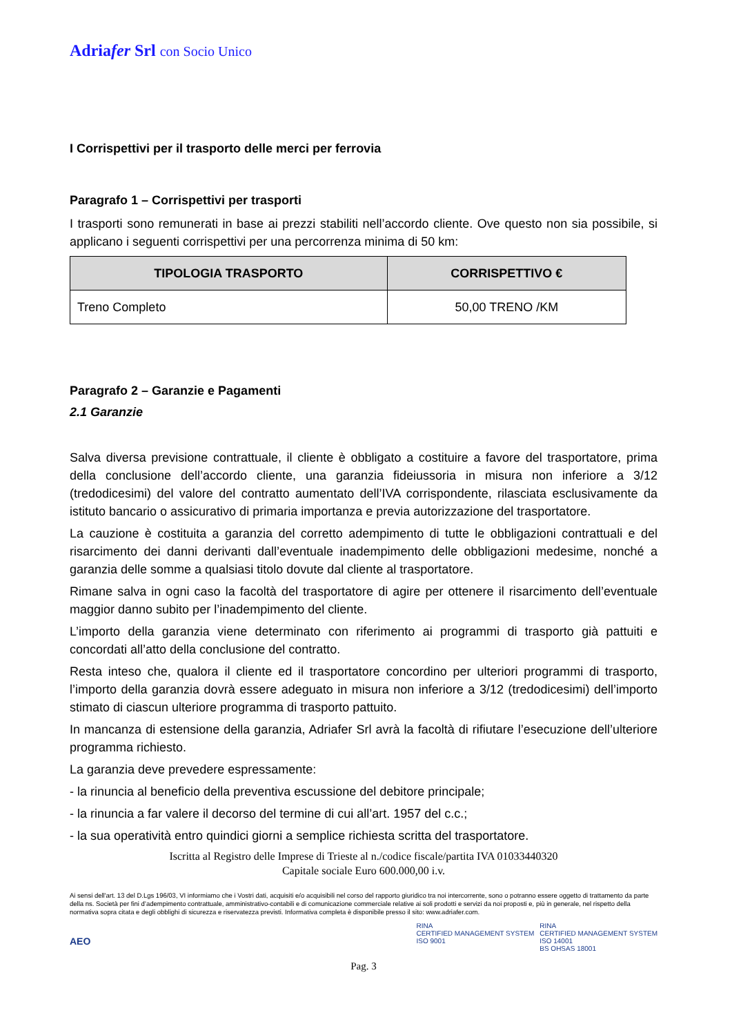Adriafer Srl con Socio Unico
I Corrispettivi per il trasporto delle merci per ferrovia
Paragrafo 1 – Corrispettivi per trasporti
I trasporti sono remunerati in base ai prezzi stabiliti nell’accordo cliente. Ove questo non sia possibile, si applicano i seguenti corrispettivi per una percorrenza minima di 50 km:
| TIPOLOGIA TRASPORTO | CORRISPETTIVO € |
| --- | --- |
| Treno Completo | 50,00 TRENO /KM |
Paragrafo 2 – Garanzie e Pagamenti
2.1 Garanzie
Salva diversa previsione contrattuale, il cliente è obbligato a costituire a favore del trasportatore, prima della conclusione dell’accordo cliente, una garanzia fideiussoria in misura non inferiore a 3/12 (tredodicesimi) del valore del contratto aumentato dell’IVA corrispondente, rilasciata esclusivamente da istituto bancario o assicurativo di primaria importanza e previa autorizzazione del trasportatore.
La cauzione è costituita a garanzia del corretto adempimento di tutte le obbligazioni contrattuali e del risarcimento dei danni derivanti dall’eventuale inadempimento delle obbligazioni medesime, nonché a garanzia delle somme a qualsiasi titolo dovute dal cliente al trasportatore.
Rimane salva in ogni caso la facoltà del trasportatore di agire per ottenere il risarcimento dell’eventuale maggior danno subito per l’inadempimento del cliente.
L’importo della garanzia viene determinato con riferimento ai programmi di trasporto già pattuiti e concordati all’atto della conclusione del contratto.
Resta inteso che, qualora il cliente ed il trasportatore concordino per ulteriori programmi di trasporto, l’importo della garanzia dovrà essere adeguato in misura non inferiore a 3/12 (tredodicesimi) dell’importo stimato di ciascun ulteriore programma di trasporto pattuito.
In mancanza di estensione della garanzia, Adriafer Srl avrà la facoltà di rifiutare l’esecuzione dell’ulteriore programma richiesto.
La garanzia deve prevedere espressamente:
- la rinuncia al beneficio della preventiva escussione del debitore principale;
- la rinuncia a far valere il decorso del termine di cui all’art. 1957 del c.c.;
- la sua operatività entro quindici giorni a semplice richiesta scritta del trasportatore.
Iscritta al Registro delle Imprese di Trieste al n./codice fiscale/partita IVA 01033440320
Capitale sociale Euro 600.000,00 i.v.
Ai sensi dell'art. 13 del D.Lgs 196/03, VI informiamo che i Vostri dati, acquisiti e/o acquisibili nel corso del rapporto giuridico tra noi intercorrente, sono o potranno essere oggetto di trattamento da parte della ns. Società per fini d’adempimento contrattuale, amministrativo-contabili e di comunicazione commerciale relative ai soli prodotti e servizi da noi proposti e, più in generale, nel rispetto della normativa sopra citata e degli obblighi di sicurezza e riservatezza previsti. Informativa completa è disponibile presso il sito: www.adriafer.com.
AEO
RINA
CERTIFIED MANAGEMENT SYSTEM
ISO 9001
RINA
CERTIFIED MANAGEMENT SYSTEM
ISO 14001
BS OHSAS 18001
Pag. 3